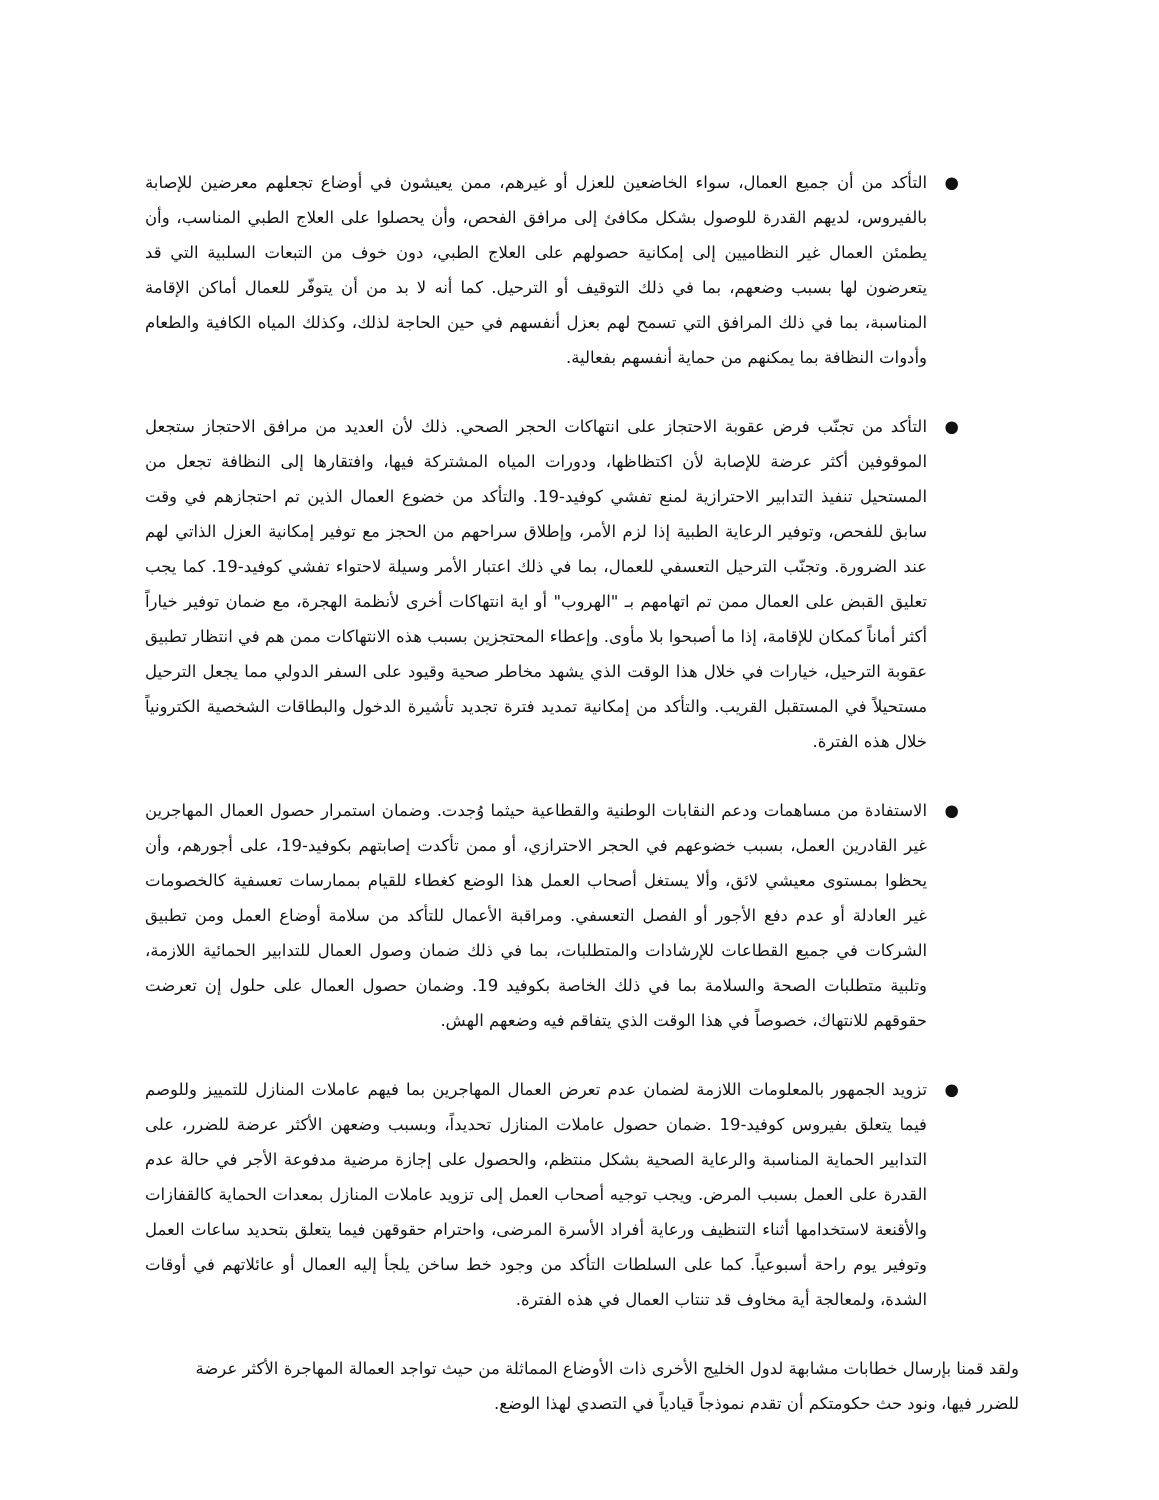● التأكد من أن جميع العمال، سواء الخاضعين للعزل أو غيرهم، ممن يعيشون في أوضاع تجعلهم معرضين للإصابة بالفيروس، لديهم القدرة للوصول بشكل مكافئ إلى مرافق الفحص، وأن يحصلوا على العلاج الطبي المناسب، وأن يطمئن العمال غير النظاميين إلى إمكانية حصولهم على العلاج الطبي، دون خوف من التبعات السلبية التي قد يتعرضون لها بسبب وضعهم، بما في ذلك التوقيف أو الترحيل. كما أنه لا بد من أن يتوفّر للعمال أماكن الإقامة المناسبة، بما في ذلك المرافق التي تسمح لهم بعزل أنفسهم في حين الحاجة لذلك، وكذلك المياه الكافية والطعام وأدوات النظافة بما يمكنهم من حماية أنفسهم بفعالية.
● التأكد من تجنّب فرض عقوبة الاحتجاز على انتهاكات الحجر الصحي. ذلك لأن العديد من مرافق الاحتجاز ستجعل الموقوفين أكثر عرضة للإصابة لأن اكتظاظها، ودورات المياه المشتركة فيها، وافتقارها إلى النظافة تجعل من المستحيل تنفيذ التدابير الاحترازية لمنع تفشي كوفيد-19. والتأكد من خضوع العمال الذين تم احتجازهم في وقت سابق للفحص، وتوفير الرعاية الطبية إذا لزم الأمر، وإطلاق سراحهم من الحجز مع توفير إمكانية العزل الذاتي لهم عند الضرورة. وتجنّب الترحيل التعسفي للعمال، بما في ذلك اعتبار الأمر وسيلة لاحتواء تفشي كوفيد-19. كما يجب تعليق القبض على العمال ممن تم اتهامهم بـ "الهروب" أو اية انتهاكات أخرى لأنظمة الهجرة، مع ضمان توفير خياراً أكثر أماناً كمكان للإقامة، إذا ما أصبحوا بلا مأوى. وإعطاء المحتجزين بسبب هذه الانتهاكات ممن هم في انتظار تطبيق عقوبة الترحيل، خيارات في خلال هذا الوقت الذي يشهد مخاطر صحية وقيود على السفر الدولي مما يجعل الترحيل مستحيلاً في المستقبل القريب. والتأكد من إمكانية تمديد فترة تجديد تأشيرة الدخول والبطاقات الشخصية الكترونياً خلال هذه الفترة.
● الاستفادة من مساهمات ودعم النقابات الوطنية والقطاعية حيثما وُجدت. وضمان استمرار حصول العمال المهاجرين غير القادرين العمل، بسبب خضوعهم في الحجر الاحترازي، أو ممن تأكدت إصابتهم بكوفيد-19، على أجورهم، وأن يحظوا بمستوى معيشي لائق، وألا يستغل أصحاب العمل هذا الوضع كغطاء للقيام بممارسات تعسفية كالخصومات غير العادلة أو عدم دفع الأجور أو الفصل التعسفي. ومراقبة الأعمال للتأكد من سلامة أوضاع العمل ومن تطبيق الشركات في جميع القطاعات للإرشادات والمتطلبات، بما في ذلك ضمان وصول العمال للتدابير الحمائية اللازمة، وتلبية متطلبات الصحة والسلامة بما في ذلك الخاصة بكوفيد 19. وضمان حصول العمال على حلول إن تعرضت حقوقهم للانتهاك، خصوصاً في هذا الوقت الذي يتفاقم فيه وضعهم الهش.
● تزويد الجمهور بالمعلومات اللازمة لضمان عدم تعرض العمال المهاجرين بما فيهم عاملات المنازل للتمييز وللوصم فيما يتعلق بفيروس كوفيد-19 .ضمان حصول عاملات المنازل تحديداً، وبسبب وضعهن الأكثر عرضة للضرر، على التدابير الحماية المناسبة والرعاية الصحية بشكل منتظم، والحصول على إجازة مرضية مدفوعة الأجر في حالة عدم القدرة على العمل بسبب المرض. ويجب توجيه أصحاب العمل إلى تزويد عاملات المنازل بمعدات الحماية كالقفازات والأقنعة لاستخدامها أثناء التنظيف ورعاية أفراد الأسرة المرضى، واحترام حقوقهن فيما يتعلق بتحديد ساعات العمل وتوفير يوم راحة أسبوعياً. كما على السلطات التأكد من وجود خط ساخن يلجأ إليه العمال أو عائلاتهم في أوقات الشدة، ولمعالجة أية مخاوف قد تنتاب العمال في هذه الفترة.
ولقد قمنا بإرسال خطابات مشابهة لدول الخليج الأخرى ذات الأوضاع المماثلة من حيث تواجد العمالة المهاجرة الأكثر عرضة للضرر فيها، ونود حث حكومتكم أن تقدم نموذجاً قيادياً في التصدي لهذا الوضع.